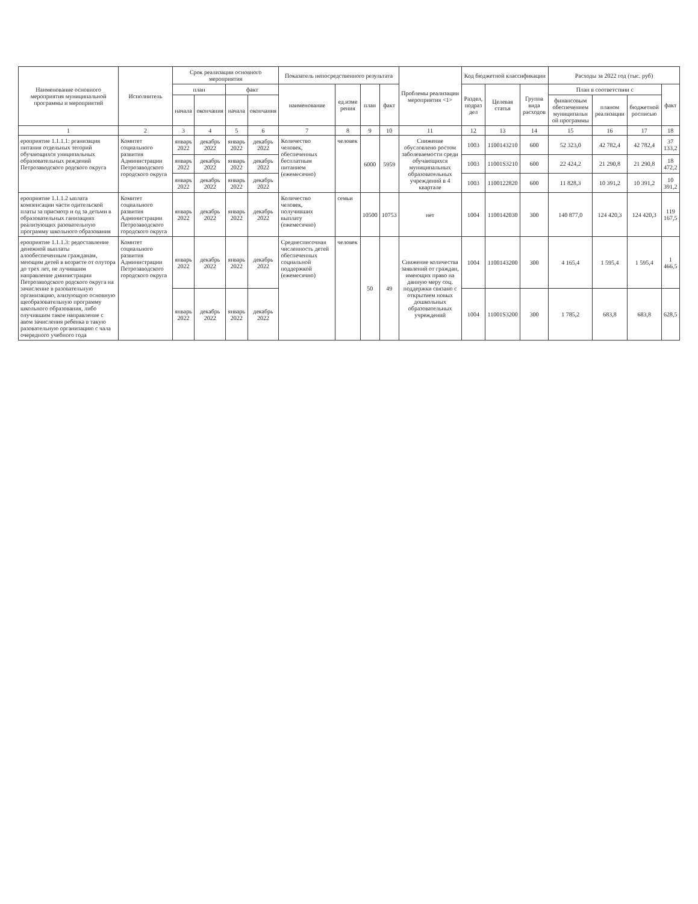| Наименование основного мероприятия муниципальной программы и мероприятий | Исполнитель | Срок реализации основного мероприятия | | | | Показатель непосредственного результата | | | | Проблемы реализации мероприятия <1> | Код бюджетной классификации | | | Расходы за 2022 год (тыс. руб) | | | |
| --- | --- | --- | --- | --- | --- | --- | --- | --- | --- | --- | --- | --- | --- | --- | --- | --- | --- |
| | | план | | факт | | наименование | ед.изме рения | план | факт | | Раздел, подраз дел | Целевая статья | Группа вида расходов | План в соответствии с | | | факт |
| | | начала | окончания | начала | окончания | | | | | | | | | финансовым обеспечением муниципальн ой программы | планом реализации | бюджетной росписью | |
| 1 | 2 | 3 | 4 | 5 | 6 | 7 | 8 | 9 | 10 | 11 | 12 | 13 | 14 | 15 | 16 | 17 | 18 |
| ероприятие 1.1.1.1: рганизация питания отдельных тегорий обучающихся униципальных образовательных реждений Петрозаводского родского округа | Комитет социального развития Администрации Петрозаводского городского округа | январь 2022 | декабрь 2022 | январь 2022 | декабрь 2022 | Количество человек, обеспеченных бесплатным питанием (ежемесячно) | человек | 6000 | 5959 | Снижение обусловлено ростом заболеваемости среди обучающихся муниципальных образовательных учреждений в 4 квартале | 1003 | 1100143210 | 600 | 52 323,0 | 42 782,4 | 42 782,4 | 37 133,2 |
| | | январь 2022 | декабрь 2022 | январь 2022 | декабрь 2022 | | | | | | 1003 | 11001S3210 | 600 | 22 424,2 | 21 290,8 | 21 290,8 | 18 472,2 |
| | | январь 2022 | декабрь 2022 | январь 2022 | декабрь 2022 | | | | | | 1003 | 1100122820 | 600 | 11 828,3 | 10 391,2 | 10 391,2 | 10 391,2 |
| ероприятие 1.1.1.2 ыплата компенсации части одительской платы за присмотр и од за детьми в образовательных ганизациях реализующих разовательную программу школьного образования | Комитет социального развития Администрации Петрозаводского городского округа | январь 2022 | декабрь 2022 | январь 2022 | декабрь 2022 | Количество человек, получивших выплату (ежемесячно) | семьи | 10500 | 10753 | нет | 1004 | 1100142030 | 300 | 140 877,0 | 124 420,3 | 124 420,3 | 119 167,5 |
| ероприятие 1.1.1.3: редоставление денежной выплаты алообеспеченным гражданам, меющим детей в возрасте от олутора до трех лет, не лучившим направление дминистрации Петрозаводского родского округа на зачисление в разовательную организацию, ализующую основную щеобразовательную программу школьного образования, либо олучившим такое направление с авом зачисления ребенка в такую разовательную организацию с чала очередного учебного года | Комитет социального развития Администрации Петрозаводского городского округа | январь 2022 | декабрь 2022 | январь 2022 | декабрь 2022 | Среднесписочная численность детей обеспеченных социальной поддержкой (ежемесячно) | человек | 50 | 49 | Снижение количества заявлений от граждан, имеющих право на данную меру соц. поддержки связано с открытием новых дошкольных образовательных учреждений | 1004 | 1100143200 | 300 | 4 165,4 | 1 595,4 | 1 595,4 | 1 466,5 |
| | | январь 2022 | декабрь 2022 | январь 2022 | декабрь 2022 | | | | | | 1004 | 11001S3200 | 300 | 1 785,2 | 683,8 | 683,8 | 628,5 |